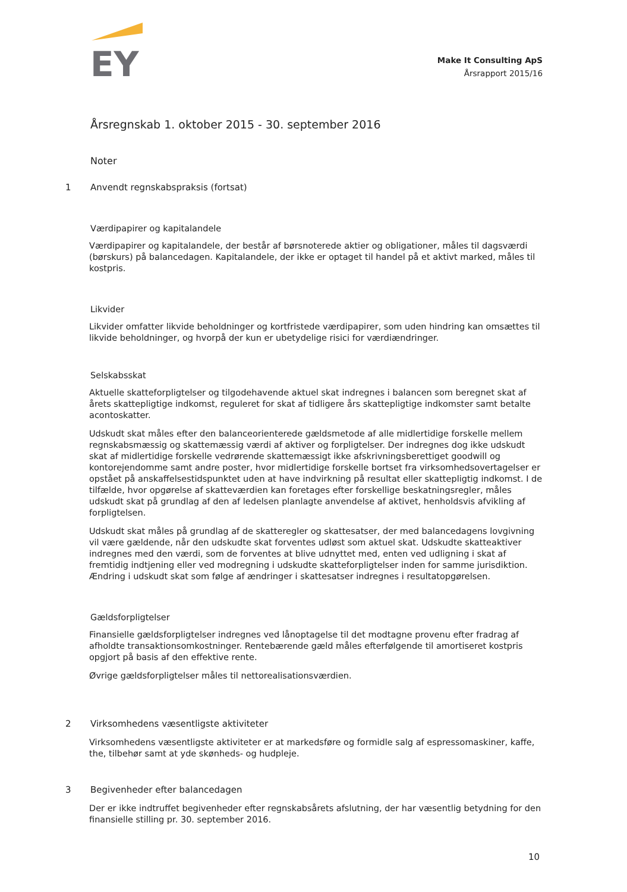EY
Make It Consulting ApS
Årsrapport 2015/16
Årsregnskab 1. oktober 2015 - 30. september 2016
Noter
1 Anvendt regnskabspraksis (fortsat)
Værdipapirer og kapitalandele
Værdipapirer og kapitalandele, der består af børsnoterede aktier og obligationer, måles til dagsværdi (børskurs) på balancedagen. Kapitalandele, der ikke er optaget til handel på et aktivt marked, måles til kostpris.
Likvider
Likvider omfatter likvide beholdninger og kortfristede værdipapirer, som uden hindring kan omsættes til likvide beholdninger, og hvorpå der kun er ubetydelige risici for værdiændringer.
Selskabsskat
Aktuelle skatteforpligtelser og tilgodehavende aktuel skat indregnes i balancen som beregnet skat af årets skattepligtige indkomst, reguleret for skat af tidligere års skattepligtige indkomster samt betalte acontoskatter.
Udskudt skat måles efter den balanceorienterede gældsmetode af alle midlertidige forskelle mellem regnskabsmæssig og skattemæssig værdi af aktiver og forpligtelser. Der indregnes dog ikke udskudt skat af midlertidige forskelle vedrørende skattemæssigt ikke afskrivningsberettiget goodwill og kontorejendomme samt andre poster, hvor midlertidige forskelle bortset fra virksomhedsovertagelser er opstået på anskaffelsestidspunktet uden at have indvirkning på resultat eller skattepligtig indkomst. I de tilfælde, hvor opgørelse af skatteværdien kan foretages efter forskellige beskatningsregler, måles udskudt skat på grundlag af den af ledelsen planlagte anvendelse af aktivet, henholdsvis afvikling af forpligtelsen.
Udskudt skat måles på grundlag af de skatteregler og skattesatser, der med balancedagens lovgivning vil være gældende, når den udskudte skat forventes udløst som aktuel skat. Udskudte skatteaktiver indregnes med den værdi, som de forventes at blive udnyttet med, enten ved udligning i skat af fremtidig indtjening eller ved modregning i udskudte skatteforpligtelser inden for samme jurisdiktion. Ændring i udskudt skat som følge af ændringer i skattesatser indregnes i resultatopgørelsen.
Gældsforpligtelser
Finansielle gældsforpligtelser indregnes ved lånoptagelse til det modtagne provenu efter fradrag af afholdte transaktionsomkostninger. Rentebærende gæld måles efterfølgende til amortiseret kostpris opgjort på basis af den effektive rente.
Øvrige gældsforpligtelser måles til nettorealisationsværdien.
2 Virksomhedens væsentligste aktiviteter
Virksomhedens væsentligste aktiviteter er at markedsføre og formidle salg af espressomaskiner, kaffe, the, tilbehør samt at yde skønheds- og hudpleje.
3 Begivenheder efter balancedagen
Der er ikke indtruffet begivenheder efter regnskabsårets afslutning, der har væsentlig betydning for den finansielle stilling pr. 30. september 2016.
10